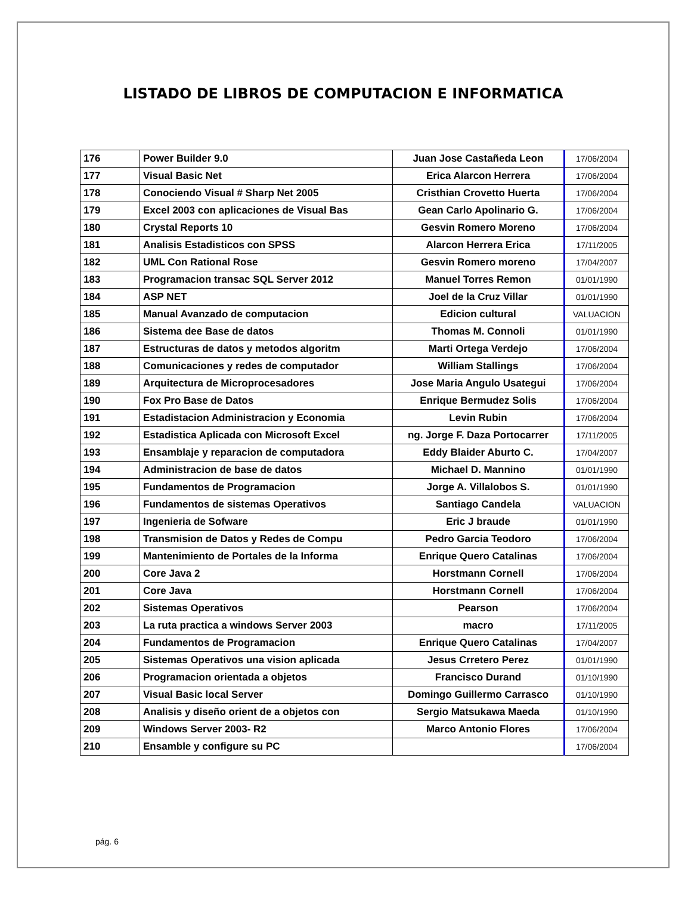LISTADO DE LIBROS DE COMPUTACION E INFORMATICA
| 176 | Power Builder 9.0 | Juan Jose Castañeda Leon | 17/06/2004 |
| 177 | Visual Basic Net | Erica Alarcon Herrera | 17/06/2004 |
| 178 | Conociendo Visual # Sharp Net 2005 | Cristhian Crovetto Huerta | 17/06/2004 |
| 179 | Excel 2003 con aplicaciones de Visual Bas | Gean Carlo Apolinario G. | 17/06/2004 |
| 180 | Crystal Reports 10 | Gesvin Romero Moreno | 17/06/2004 |
| 181 | Analisis Estadisticos con SPSS | Alarcon Herrera Erica | 17/11/2005 |
| 182 | UML Con Rational Rose | Gesvin Romero moreno | 17/04/2007 |
| 183 | Programacion transac SQL Server 2012 | Manuel Torres Remon | 01/01/1990 |
| 184 | ASP NET | Joel de la Cruz Villar | 01/01/1990 |
| 185 | Manual Avanzado de computacion | Edicion cultural | VALUACION |
| 186 | Sistema dee Base de datos | Thomas M. Connoli | 01/01/1990 |
| 187 | Estructuras de datos y metodos algoritm | Marti Ortega Verdejo | 17/06/2004 |
| 188 | Comunicaciones y redes de computador | William Stallings | 17/06/2004 |
| 189 | Arquitectura de Microprocesadores | Jose Maria Angulo Usategui | 17/06/2004 |
| 190 | Fox Pro Base de Datos | Enrique Bermudez Solis | 17/06/2004 |
| 191 | Estadistacion Administracion y Economia | Levin Rubin | 17/06/2004 |
| 192 | Estadistica Aplicada con Microsoft Excel | ng. Jorge F. Daza Portocarrer | 17/11/2005 |
| 193 | Ensamblaje y reparacion de computadora | Eddy Blaider Aburto C. | 17/04/2007 |
| 194 | Administracion de base de datos | Michael D. Mannino | 01/01/1990 |
| 195 | Fundamentos de Programacion | Jorge A. Villalobos S. | 01/01/1990 |
| 196 | Fundamentos de sistemas Operativos | Santiago Candela | VALUACION |
| 197 | Ingenieria de Sofware | Eric J braude | 01/01/1990 |
| 198 | Transmision de Datos y Redes de Compu | Pedro Garcia Teodoro | 17/06/2004 |
| 199 | Mantenimiento de Portales de la Informa | Enrique Quero Catalinas | 17/06/2004 |
| 200 | Core Java 2 | Horstmann Cornell | 17/06/2004 |
| 201 | Core Java | Horstmann Cornell | 17/06/2004 |
| 202 | Sistemas Operativos | Pearson | 17/06/2004 |
| 203 | La ruta practica a windows Server 2003 | macro | 17/11/2005 |
| 204 | Fundamentos de Programacion | Enrique Quero Catalinas | 17/04/2007 |
| 205 | Sistemas Operativos una vision aplicada | Jesus Crretero Perez | 01/01/1990 |
| 206 | Programacion orientada a objetos | Francisco Durand | 01/10/1990 |
| 207 | Visual Basic local Server | Domingo Guillermo Carrasco | 01/10/1990 |
| 208 | Analisis y diseño orient de a objetos con | Sergio Matsukawa Maeda | 01/10/1990 |
| 209 | Windows Server 2003- R2 | Marco Antonio Flores | 17/06/2004 |
| 210 | Ensamble y configure su PC | | 17/06/2004 |
pág. 6